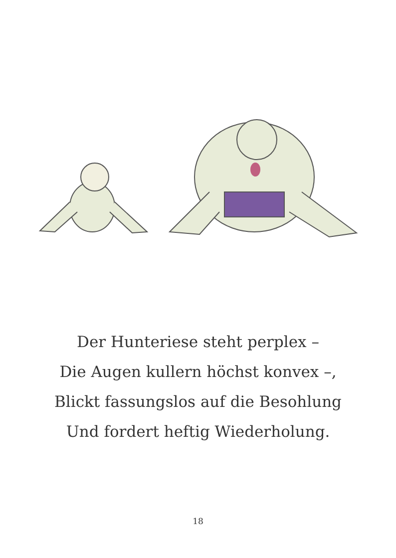Der Hunteriese steht perplex –
Die Augen kullern höchst konvex –,
Blickt fassungslos auf die Besohlung
Und fordert heftig Wiederholung.
18